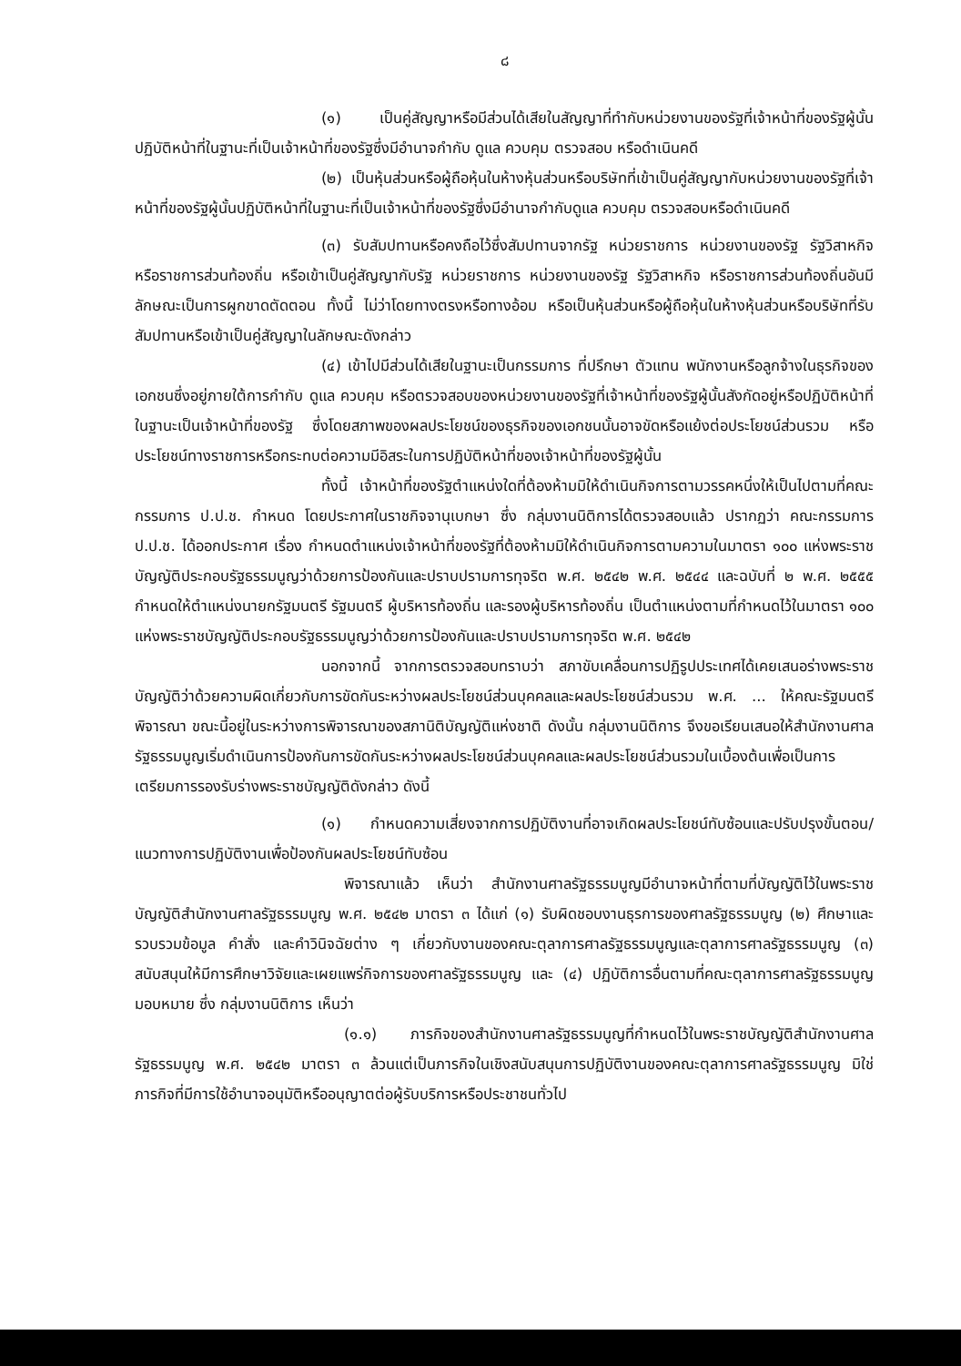๘
(๑) เป็นคู่สัญญาหรือมีส่วนได้เสียในสัญญาที่ทำกับหน่วยงานของรัฐที่เจ้าหน้าที่ของรัฐผู้นั้นปฏิบัติหน้าที่ในฐานะที่เป็นเจ้าหน้าที่ของรัฐซึ่งมีอำนาจกำกับ ดูแล ควบคุม ตรวจสอบ หรือดำเนินคดี
(๒) เป็นหุ้นส่วนหรือผู้ถือหุ้นในห้างหุ้นส่วนหรือบริษัทที่เข้าเป็นคู่สัญญากับหน่วยงานของรัฐที่เจ้าหน้าที่ของรัฐผู้นั้นปฏิบัติหน้าที่ในฐานะที่เป็นเจ้าหน้าที่ของรัฐซึ่งมีอำนาจกำกับดูแล ควบคุม ตรวจสอบหรือดำเนินคดี
(๓) รับสัมปทานหรือคงถือไว้ซึ่งสัมปทานจากรัฐ หน่วยราชการ หน่วยงานของรัฐ รัฐวิสาหกิจ หรือราชการส่วนท้องถิ่น หรือเข้าเป็นคู่สัญญากับรัฐ หน่วยราชการ หน่วยงานของรัฐ รัฐวิสาหกิจ หรือราชการส่วนท้องถิ่นอันมีลักษณะเป็นการผูกขาดตัดตอน ทั้งนี้ ไม่ว่าโดยทางตรงหรือทางอ้อม หรือเป็นหุ้นส่วนหรือผู้ถือหุ้นในห้างหุ้นส่วนหรือบริษัทที่รับสัมปทานหรือเข้าเป็นคู่สัญญาในลักษณะดังกล่าว
(๔) เข้าไปมีส่วนได้เสียในฐานะเป็นกรรมการ ที่ปรึกษา ตัวแทน พนักงานหรือลูกจ้างในธุรกิจของเอกชนซึ่งอยู่ภายใต้การกำกับ ดูแล ควบคุม หรือตรวจสอบของหน่วยงานของรัฐที่เจ้าหน้าที่ของรัฐผู้นั้นสังกัดอยู่หรือปฏิบัติหน้าที่ในฐานะเป็นเจ้าหน้าที่ของรัฐ ซึ่งโดยสภาพของผลประโยชน์ของธุรกิจของเอกชนนั้นอาจขัดหรือแย้งต่อประโยชน์ส่วนรวม หรือประโยชน์ทางราชการหรือกระทบต่อความมีอิสระในการปฏิบัติหน้าที่ของเจ้าหน้าที่ของรัฐผู้นั้น
ทั้งนี้ เจ้าหน้าที่ของรัฐตำแหน่งใดที่ต้องห้ามมิให้ดำเนินกิจการตามวรรคหนึ่งให้เป็นไปตามที่คณะกรรมการ ป.ป.ช. กำหนด โดยประกาศในราชกิจจานุเบกษา ซึ่ง กลุ่มงานนิติการได้ตรวจสอบแล้ว ปรากฏว่า คณะกรรมการ ป.ป.ช. ได้ออกประกาศ เรื่อง กำหนดตำแหน่งเจ้าหน้าที่ของรัฐที่ต้องห้ามมิให้ดำเนินกิจการตามความในมาตรา ๑๐๐ แห่งพระราชบัญญัติประกอบรัฐธรรมนูญว่าด้วยการป้องกันและปราบปรามการทุจริต พ.ศ. ๒๕๔๒ พ.ศ. ๒๕๔๔ และฉบับที่ ๒ พ.ศ. ๒๕๕๕ กำหนดให้ตำแหน่งนายกรัฐมนตรี รัฐมนตรี ผู้บริหารท้องถิ่น และรองผู้บริหารท้องถิ่น เป็นตำแหน่งตามที่กำหนดไว้ในมาตรา ๑๐๐ แห่งพระราชบัญญัติประกอบรัฐธรรมนูญว่าด้วยการป้องกันและปราบปรามการทุจริต พ.ศ. ๒๕๔๒
นอกจากนี้ จากการตรวจสอบทราบว่า สภาขับเคลื่อนการปฏิรูปประเทศได้เคยเสนอร่างพระราชบัญญัติว่าด้วยความผิดเกี่ยวกับการขัดกันระหว่างผลประโยชน์ส่วนบุคคลและผลประโยชน์ส่วนรวม พ.ศ. ... ให้คณะรัฐมนตรีพิจารณา ขณะนี้อยู่ในระหว่างการพิจารณาของสภานิติบัญญัติแห่งชาติ ดังนั้น กลุ่มงานนิติการ จึงขอเรียนเสนอให้สำนักงานศาลรัฐธรรมนูญเริ่มดำเนินการป้องกันการขัดกันระหว่างผลประโยชน์ส่วนบุคคลและผลประโยชน์ส่วนรวมในเบื้องต้นเพื่อเป็นการเตรียมการรองรับร่างพระราชบัญญัติดังกล่าว ดังนี้
(๑) กำหนดความเสี่ยงจากการปฏิบัติงานที่อาจเกิดผลประโยชน์ทับซ้อนและปรับปรุงขั้นตอน/แนวทางการปฏิบัติงานเพื่อป้องกันผลประโยชน์ทับซ้อน
พิจารณาแล้ว เห็นว่า สำนักงานศาลรัฐธรรมนูญมีอำนาจหน้าที่ตามที่บัญญัติไว้ในพระราชบัญญัติสำนักงานศาลรัฐธรรมนูญ พ.ศ. ๒๕๔๒ มาตรา ๓ ได้แก่ (๑) รับผิดชอบงานธุรการของศาลรัฐธรรมนูญ (๒) ศึกษาและรวบรวมข้อมูล คำสั่ง และคำวินิจฉัยต่าง ๆ เกี่ยวกับงานของคณะตุลาการศาลรัฐธรรมนูญและตุลาการศาลรัฐธรรมนูญ (๓) สนับสนุนให้มีการศึกษาวิจัยและเผยแพร่กิจการของศาลรัฐธรรมนูญ และ (๔) ปฏิบัติการอื่นตามที่คณะตุลาการศาลรัฐธรรมนูญมอบหมาย ซึ่ง กลุ่มงานนิติการ เห็นว่า
(๑.๑) ภารกิจของสำนักงานศาลรัฐธรรมนูญที่กำหนดไว้ในพระราชบัญญัติสำนักงานศาลรัฐธรรมนูญ พ.ศ. ๒๕๔๒ มาตรา ๓ ล้วนแต่เป็นภารกิจในเชิงสนับสนุนการปฏิบัติงานของคณะตุลาการศาลรัฐธรรมนูญ มิใช่ภารกิจที่มีการใช้อำนาจอนุมัติหรืออนุญาตต่อผู้รับบริการหรือประชาชนทั่วไป